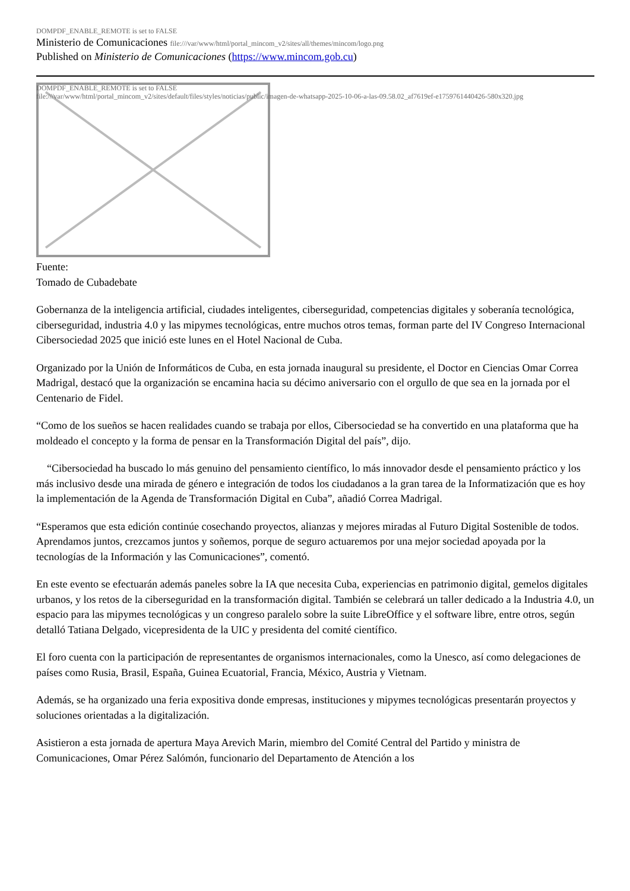DOMPDF_ENABLE_REMOTE is set to FALSE
Ministerio de Comunicaciones file:///var/www/html/portal_mincom_v2/sites/all/themes/mincom/logo.png
Published on Ministerio de Comunicaciones (https://www.mincom.gob.cu)
DOMPDF_ENABLE_REMOTE is set to FALSE
file:///var/www/html/portal_mincom_v2/sites/default/files/styles/noticias/public/imagen-de-whatsapp-2025-10-06-a-las-09.58.02_af7619ef-e1759761440426-580x320.jpg
Fuente:
Tomado de Cubadebate
Gobernanza de la inteligencia artificial, ciudades inteligentes, ciberseguridad, competencias digitales y soberanía tecnológica, ciberseguridad, industria 4.0 y las mipymes tecnológicas, entre muchos otros temas, forman parte del IV Congreso Internacional Cibersociedad 2025 que inició este lunes en el Hotel Nacional de Cuba.
Organizado por la Unión de Informáticos de Cuba, en esta jornada inaugural su presidente, el Doctor en Ciencias Omar Correa Madrigal, destacó que la organización se encamina hacia su décimo aniversario con el orgullo de que sea en la jornada por el Centenario de Fidel.
“Como de los sueños se hacen realidades cuando se trabaja por ellos, Cibersociedad se ha convertido en una plataforma que ha moldeado el concepto y la forma de pensar en la Transformación Digital del país”, dijo.
“Cibersociedad ha buscado lo más genuino del pensamiento científico, lo más innovador desde el pensamiento práctico y los más inclusivo desde una mirada de género e integración de todos los ciudadanos a la gran tarea de la Informatización que es hoy la implementación de la Agenda de Transformación Digital en Cuba”, añadió Correa Madrigal.
“Esperamos que esta edición continúe cosechando proyectos, alianzas y mejores miradas al Futuro Digital Sostenible de todos. Aprendamos juntos, crezcamos juntos y soñemos, porque de seguro actuaremos por una mejor sociedad apoyada por la tecnologías de la Información y las Comunicaciones”, comentó.
En este evento se efectuarán además paneles sobre la IA que necesita Cuba, experiencias en patrimonio digital, gemelos digitales urbanos, y los retos de la ciberseguridad en la transformación digital. También se celebrará un taller dedicado a la Industria 4.0, un espacio para las mipymes tecnológicas y un congreso paralelo sobre la suite LibreOffice y el software libre, entre otros, según detalló Tatiana Delgado, vicepresidenta de la UIC y presidenta del comité científico.
El foro cuenta con la participación de representantes de organismos internacionales, como la Unesco, así como delegaciones de países como Rusia, Brasil, España, Guinea Ecuatorial, Francia, México, Austria y Vietnam.
Además, se ha organizado una feria expositiva donde empresas, instituciones y mipymes tecnológicas presentarán proyectos y soluciones orientadas a la digitalización.
Asistieron a esta jornada de apertura Maya Arevich Marin, miembro del Comité Central del Partido y ministra de Comunicaciones, Omar Pérez Salómón, funcionario del Departamento de Atención a los